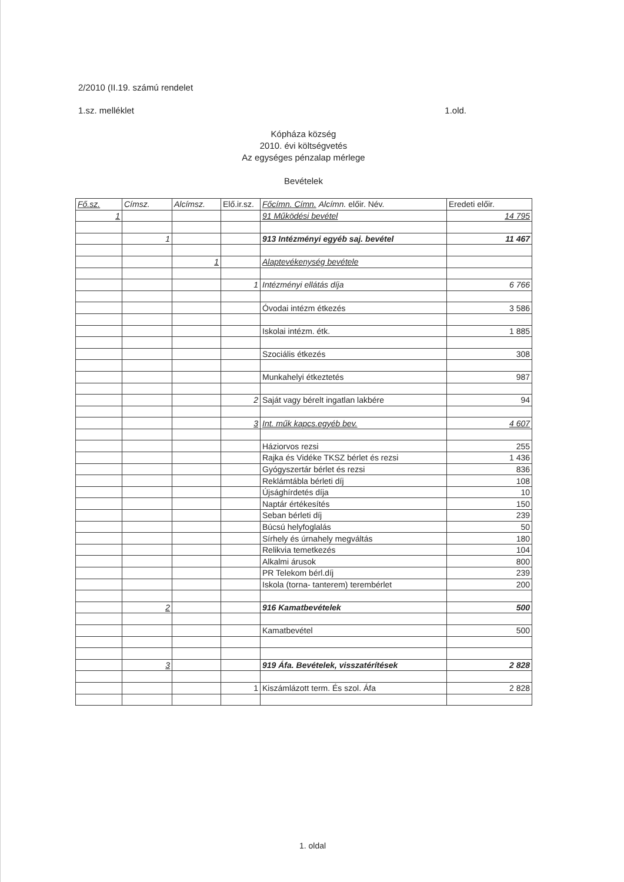2/2010 (II.19. számú rendelet
1.sz. melléklet 1.old.
Kópháza község
2010. évi költségvetés
Az egységes pénzalap mérlege
Bevételek
| Fő.sz. | Címsz. | Alcímsz. | Elő.ir.sz. | Főcímn. Címn. Alcímn. előir. Név. | Eredeti előir. |
| --- | --- | --- | --- | --- | --- |
| 1 | | | | 91 Működési bevétel | 14 795 |
| | 1 | | | 913 Intézményi egyéb saj. bevétel | 11 467 |
| | | 1 | | Alaptevékenység bevétele | |
| | | | 1 | Intézményi ellátás díja | 6 766 |
| | | | | Óvodai intézm étkezés | 3 586 |
| | | | | Iskolai intézm. étk. | 1 885 |
| | | | | Szociális étkezés | 308 |
| | | | | Munkahelyi étkeztetés | 987 |
| | | | 2 | Saját vagy bérelt ingatlan lakbére | 94 |
| | | | 3 | Int. műk kapcs.egyéb bev. | 4 607 |
| | | | | Háziorvos rezsi | 255 |
| | | | | Rajka és Vidéke TKSZ bérlet és rezsi | 1 436 |
| | | | | Gyógyszertár bérlet és rezsi | 836 |
| | | | | Reklámtábla bérleti díj | 108 |
| | | | | Újsághírdetés díja | 10 |
| | | | | Naptár értékesítés | 150 |
| | | | | Seban bérleti díj | 239 |
| | | | | Búcsú helyfoglalás | 50 |
| | | | | Sírhely és úrnahely megváltás | 180 |
| | | | | Relikvia temetkezés | 104 |
| | | | | Alkalmi árusok | 800 |
| | | | | PR Telekom bérl.díj | 239 |
| | | | | Iskola (torna- tanterem) terembérlet | 200 |
| | 2 | | | 916 Kamatbevételek | 500 |
| | | | | Kamatbevétel | 500 |
| | 3 | | | 919 Áfa. Bevételek, visszatérítések | 2 828 |
| | | | 1 | Kiszámlázott term. És szol. Áfa | 2 828 |
1. oldal